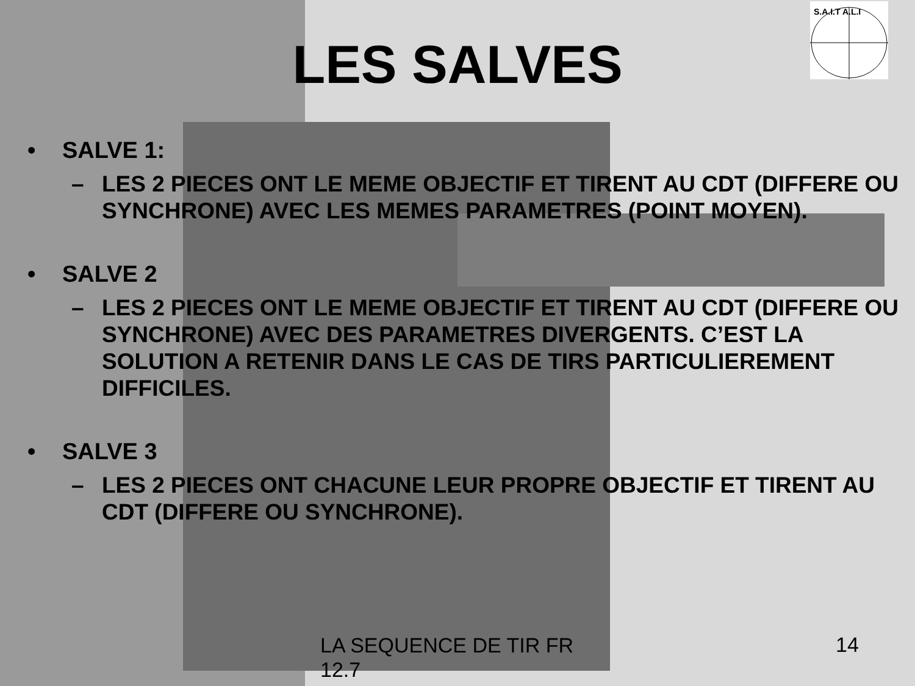S.A.I.T A.L.I
LES SALVES
• SALVE 1:
– LES 2 PIECES ONT LE MEME OBJECTIF ET TIRENT AU CDT (DIFFERE OU SYNCHRONE) AVEC LES MEMES PARAMETRES (POINT MOYEN).
• SALVE 2
– LES 2 PIECES ONT LE MEME OBJECTIF ET TIRENT AU CDT (DIFFERE OU SYNCHRONE) AVEC DES PARAMETRES DIVERGENTS. C’EST LA SOLUTION A RETENIR DANS LE CAS DE TIRS PARTICULIEREMENT DIFFICILES.
• SALVE 3
– LES 2 PIECES ONT CHACUNE LEUR PROPRE OBJECTIF ET TIRENT AU CDT (DIFFERE OU SYNCHRONE).
LA SEQUENCE DE TIR FR 12.7
14